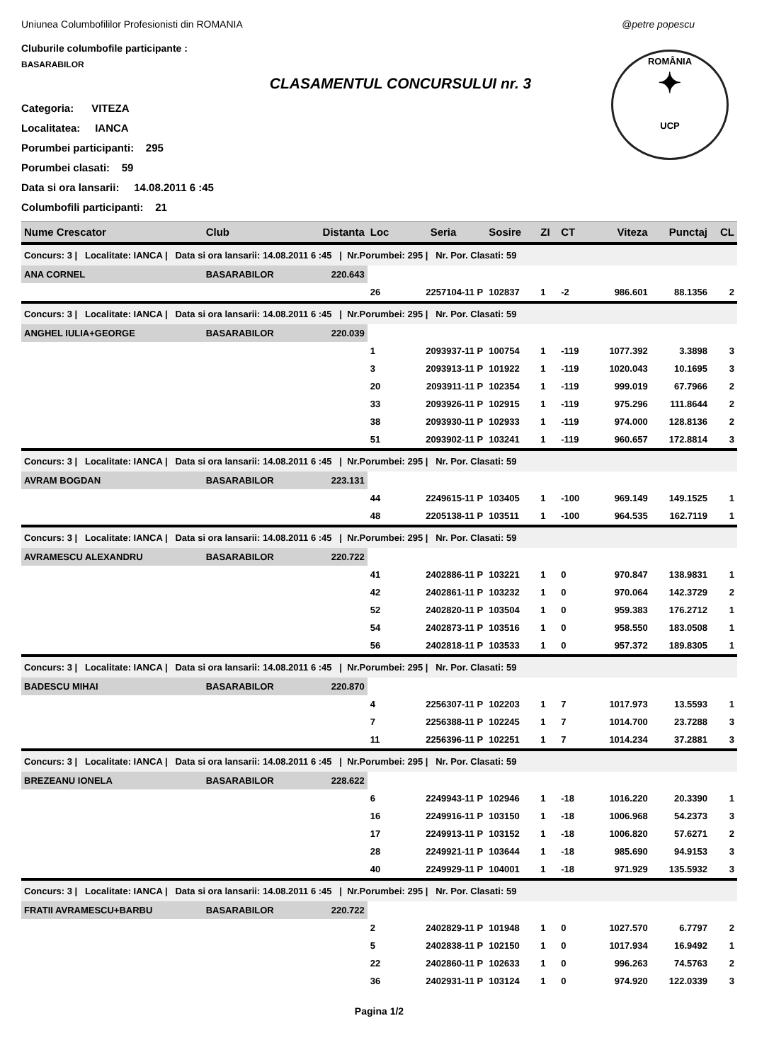Uniunea Columbofililor Profesionisti din ROMANIA
@petre popescu
Cluburile columbofile participante :
BASARABILOR
ROMÂNIA
✦
UCP
CLASAMENTUL CONCURSULUI nr. 3
Categoria: VITEZA
Localitatea: IANCA
Porumbei participanti: 295
Porumbei clasati: 59
Data si ora lansarii: 14.08.2011 6 :45
Columbofili participanti: 21
| Nume Crescator | Club | Distanta | Loc | Seria | Sosire | ZI | CT | Viteza | Punctaj | CL |
| --- | --- | --- | --- | --- | --- | --- | --- | --- | --- | --- |
| Concurs: 3 / Localitate: IANCA / Data si ora lansarii: 14.08.2011 6 :45 / Nr.Porumbei: 295 / Nr. Por. Clasati: 59 | | | | | | | | | | |
| ANA CORNEL | BASARABILOR | 220.643 | | | | | | | | |
| | | | 26 | 2257104-11 P | 102837 | 1 | -2 | 986.601 | 88.1356 | 2 |
| Concurs: 3 / Localitate: IANCA / Data si ora lansarii: 14.08.2011 6 :45 / Nr.Porumbei: 295 / Nr. Por. Clasati: 59 | | | | | | | | | | |
| ANGHEL IULIA+GEORGE | BASARABILOR | 220.039 | | | | | | | | |
| | | | 1 | 2093937-11 P | 100754 | 1 | -119 | 1077.392 | 3.3898 | 3 |
| | | | 3 | 2093913-11 P | 101922 | 1 | -119 | 1020.043 | 10.1695 | 3 |
| | | | 20 | 2093911-11 P | 102354 | 1 | -119 | 999.019 | 67.7966 | 2 |
| | | | 33 | 2093926-11 P | 102915 | 1 | -119 | 975.296 | 111.8644 | 2 |
| | | | 38 | 2093930-11 P | 102933 | 1 | -119 | 974.000 | 128.8136 | 2 |
| | | | 51 | 2093902-11 P | 103241 | 1 | -119 | 960.657 | 172.8814 | 3 |
| Concurs: 3 / Localitate: IANCA / Data si ora lansarii: 14.08.2011 6 :45 / Nr.Porumbei: 295 / Nr. Por. Clasati: 59 | | | | | | | | | | |
| AVRAM BOGDAN | BASARABILOR | 223.131 | | | | | | | | |
| | | | 44 | 2249615-11 P | 103405 | 1 | -100 | 969.149 | 149.1525 | 1 |
| | | | 48 | 2205138-11 P | 103511 | 1 | -100 | 964.535 | 162.7119 | 1 |
| Concurs: 3 / Localitate: IANCA / Data si ora lansarii: 14.08.2011 6 :45 / Nr.Porumbei: 295 / Nr. Por. Clasati: 59 | | | | | | | | | | |
| AVRAMESCU ALEXANDRU | BASARABILOR | 220.722 | | | | | | | | |
| | | | 41 | 2402886-11 P | 103221 | 1 | 0 | 970.847 | 138.9831 | 1 |
| | | | 42 | 2402861-11 P | 103232 | 1 | 0 | 970.064 | 142.3729 | 2 |
| | | | 52 | 2402820-11 P | 103504 | 1 | 0 | 959.383 | 176.2712 | 1 |
| | | | 54 | 2402873-11 P | 103516 | 1 | 0 | 958.550 | 183.0508 | 1 |
| | | | 56 | 2402818-11 P | 103533 | 1 | 0 | 957.372 | 189.8305 | 1 |
| Concurs: 3 / Localitate: IANCA / Data si ora lansarii: 14.08.2011 6 :45 / Nr.Porumbei: 295 / Nr. Por. Clasati: 59 | | | | | | | | | | |
| BADESCU MIHAI | BASARABILOR | 220.870 | | | | | | | | |
| | | | 4 | 2256307-11 P | 102203 | 1 | 7 | 1017.973 | 13.5593 | 1 |
| | | | 7 | 2256388-11 P | 102245 | 1 | 7 | 1014.700 | 23.7288 | 3 |
| | | | 11 | 2256396-11 P | 102251 | 1 | 7 | 1014.234 | 37.2881 | 3 |
| Concurs: 3 / Localitate: IANCA / Data si ora lansarii: 14.08.2011 6 :45 / Nr.Porumbei: 295 / Nr. Por. Clasati: 59 | | | | | | | | | | |
| BREZEANU IONELA | BASARABILOR | 228.622 | | | | | | | | |
| | | | 6 | 2249943-11 P | 102946 | 1 | -18 | 1016.220 | 20.3390 | 1 |
| | | | 16 | 2249916-11 P | 103150 | 1 | -18 | 1006.968 | 54.2373 | 3 |
| | | | 17 | 2249913-11 P | 103152 | 1 | -18 | 1006.820 | 57.6271 | 2 |
| | | | 28 | 2249921-11 P | 103644 | 1 | -18 | 985.690 | 94.9153 | 3 |
| | | | 40 | 2249929-11 P | 104001 | 1 | -18 | 971.929 | 135.5932 | 3 |
| Concurs: 3 / Localitate: IANCA / Data si ora lansarii: 14.08.2011 6 :45 / Nr.Porumbei: 295 / Nr. Por. Clasati: 59 | | | | | | | | | | |
| FRATII AVRAMESCU+BARBU | BASARABILOR | 220.722 | | | | | | | | |
| | | | 2 | 2402829-11 P | 101948 | 1 | 0 | 1027.570 | 6.7797 | 2 |
| | | | 5 | 2402838-11 P | 102150 | 1 | 0 | 1017.934 | 16.9492 | 1 |
| | | | 22 | 2402860-11 P | 102633 | 1 | 0 | 996.263 | 74.5763 | 2 |
| | | | 36 | 2402931-11 P | 103124 | 1 | 0 | 974.920 | 122.0339 | 3 |
Pagina 1/2